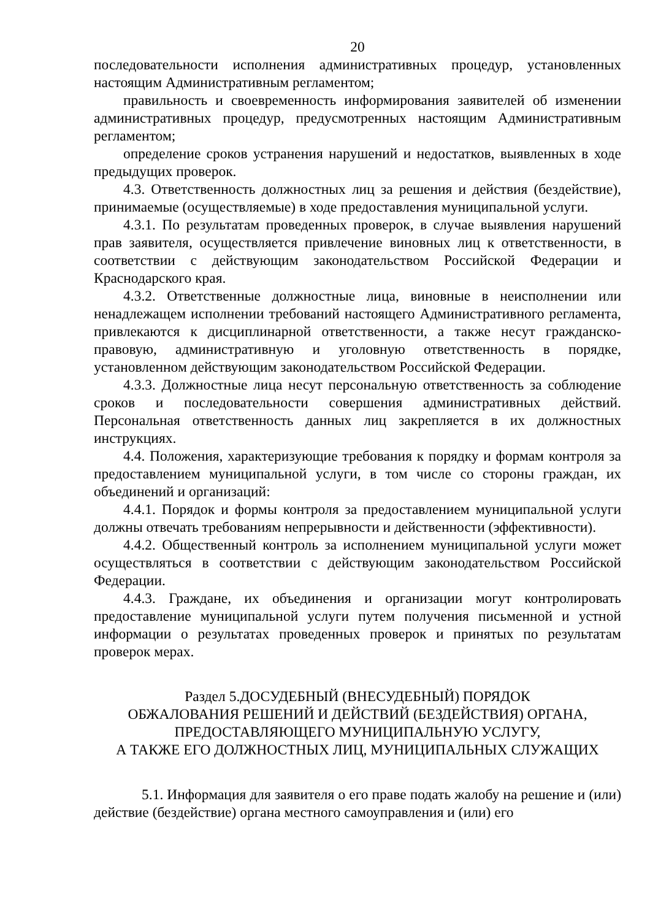20
последовательности исполнения административных процедур, установленных настоящим Административным регламентом;
правильность и своевременность информирования заявителей об изменении административных процедур, предусмотренных настоящим Административным регламентом;
определение сроков устранения нарушений и недостатков, выявленных в ходе предыдущих проверок.
4.3. Ответственность должностных лиц за решения и действия (бездействие), принимаемые (осуществляемые) в ходе предоставления муниципальной услуги.
4.3.1. По результатам проведенных проверок, в случае выявления нарушений прав заявителя, осуществляется привлечение виновных лиц к ответственности, в соответствии с действующим законодательством Российской Федерации и Краснодарского края.
4.3.2. Ответственные должностные лица, виновные в неисполнении или ненадлежащем исполнении требований настоящего Административного регламента, привлекаются к дисциплинарной ответственности, а также несут гражданско-правовую, административную и уголовную ответственность в порядке, установленном действующим законодательством Российской Федерации.
4.3.3. Должностные лица несут персональную ответственность за соблюдение сроков и последовательности совершения административных действий. Персональная ответственность данных лиц закрепляется в их должностных инструкциях.
4.4. Положения, характеризующие требования к порядку и формам контроля за предоставлением муниципальной услуги, в том числе со стороны граждан, их объединений и организаций:
4.4.1. Порядок и формы контроля за предоставлением муниципальной услуги должны отвечать требованиям непрерывности и действенности (эффективности).
4.4.2. Общественный контроль за исполнением муниципальной услуги может осуществляться в соответствии с действующим законодательством Российской Федерации.
4.4.3. Граждане, их объединения и организации могут контролировать предоставление муниципальной услуги путем получения письменной и устной информации о результатах проведенных проверок и принятых по результатам проверок мерах.
Раздел 5.ДОСУДЕБНЫЙ (ВНЕСУДЕБНЫЙ) ПОРЯДОК
ОБЖАЛОВАНИЯ РЕШЕНИЙ И ДЕЙСТВИЙ (БЕЗДЕЙСТВИЯ) ОРГАНА,
ПРЕДОСТАВЛЯЮЩЕГО МУНИЦИПАЛЬНУЮ УСЛУГУ,
А ТАКЖЕ ЕГО ДОЛЖНОСТНЫХ ЛИЦ, МУНИЦИПАЛЬНЫХ СЛУЖАЩИХ
5.1. Информация для заявителя о его праве подать жалобу на решение и (или) действие (бездействие) органа местного самоуправления и (или) его